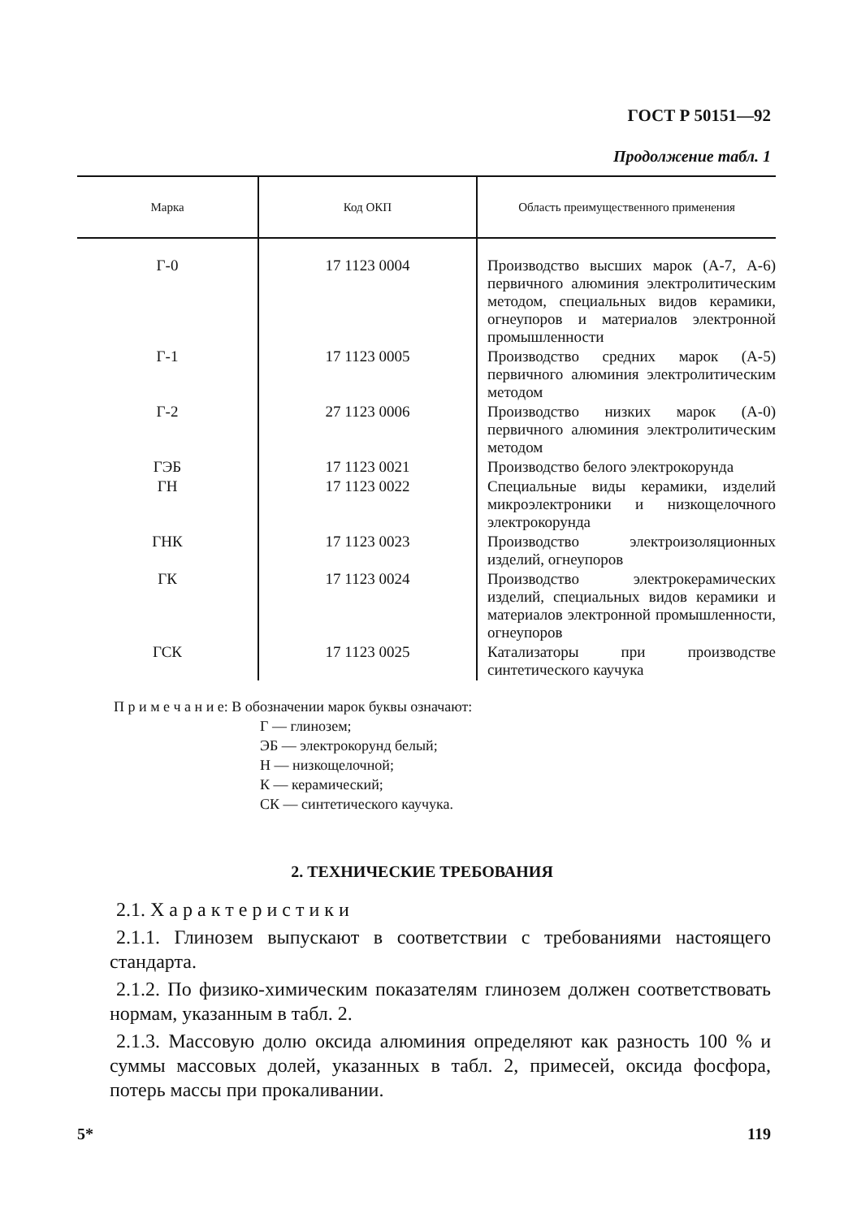ГОСТ Р 50151—92
Продолжение табл. 1
| Марка | Код ОКП | Область преимущественного применения |
| --- | --- | --- |
| Г-0 | 17 1123 0004 | Производство высших марок (А-7, А-6) первичного алюминия электролитическим методом, специальных видов керамики, огнеупоров и материалов электронной промышленности |
| Г-1 | 17 1123 0005 | Производство средних марок (А-5) первичного алюминия электролитическим методом |
| Г-2 | 27 1123 0006 | Производство низких марок (А-0) первичного алюминия электролитическим методом |
| ГЭБ | 17 1123 0021 | Производство белого электрокорунда |
| ГН | 17 1123 0022 | Специальные виды керамики, изделий микроэлектроники и низкощелочного электрокорунда |
| ГНК | 17 1123 0023 | Производство электроизоляционных изделий, огнеупоров |
| ГК | 17 1123 0024 | Производство электрокерамических изделий, специальных видов керамики и материалов электронной промышленности, огнеупоров |
| ГСК | 17 1123 0025 | Катализаторы при производстве синтетического каучука |
П р и м е ч а н и е: В обозначении марок буквы означают:
Г — глинозем;
ЭБ — электрокорунд белый;
Н — низкощелочной;
К — керамический;
СК — синтетического каучука.
2. ТЕХНИЧЕСКИЕ ТРЕБОВАНИЯ
2.1. Х а р а к т е р и с т и к и
2.1.1. Глинозем выпускают в соответствии с требованиями настоящего стандарта.
2.1.2. По физико-химическим показателям глинозем должен соответствовать нормам, указанным в табл. 2.
2.1.3. Массовую долю оксида алюминия определяют как разность 100 % и суммы массовых долей, указанных в табл. 2, примесей, оксида фосфора, потерь массы при прокаливании.
5* 119